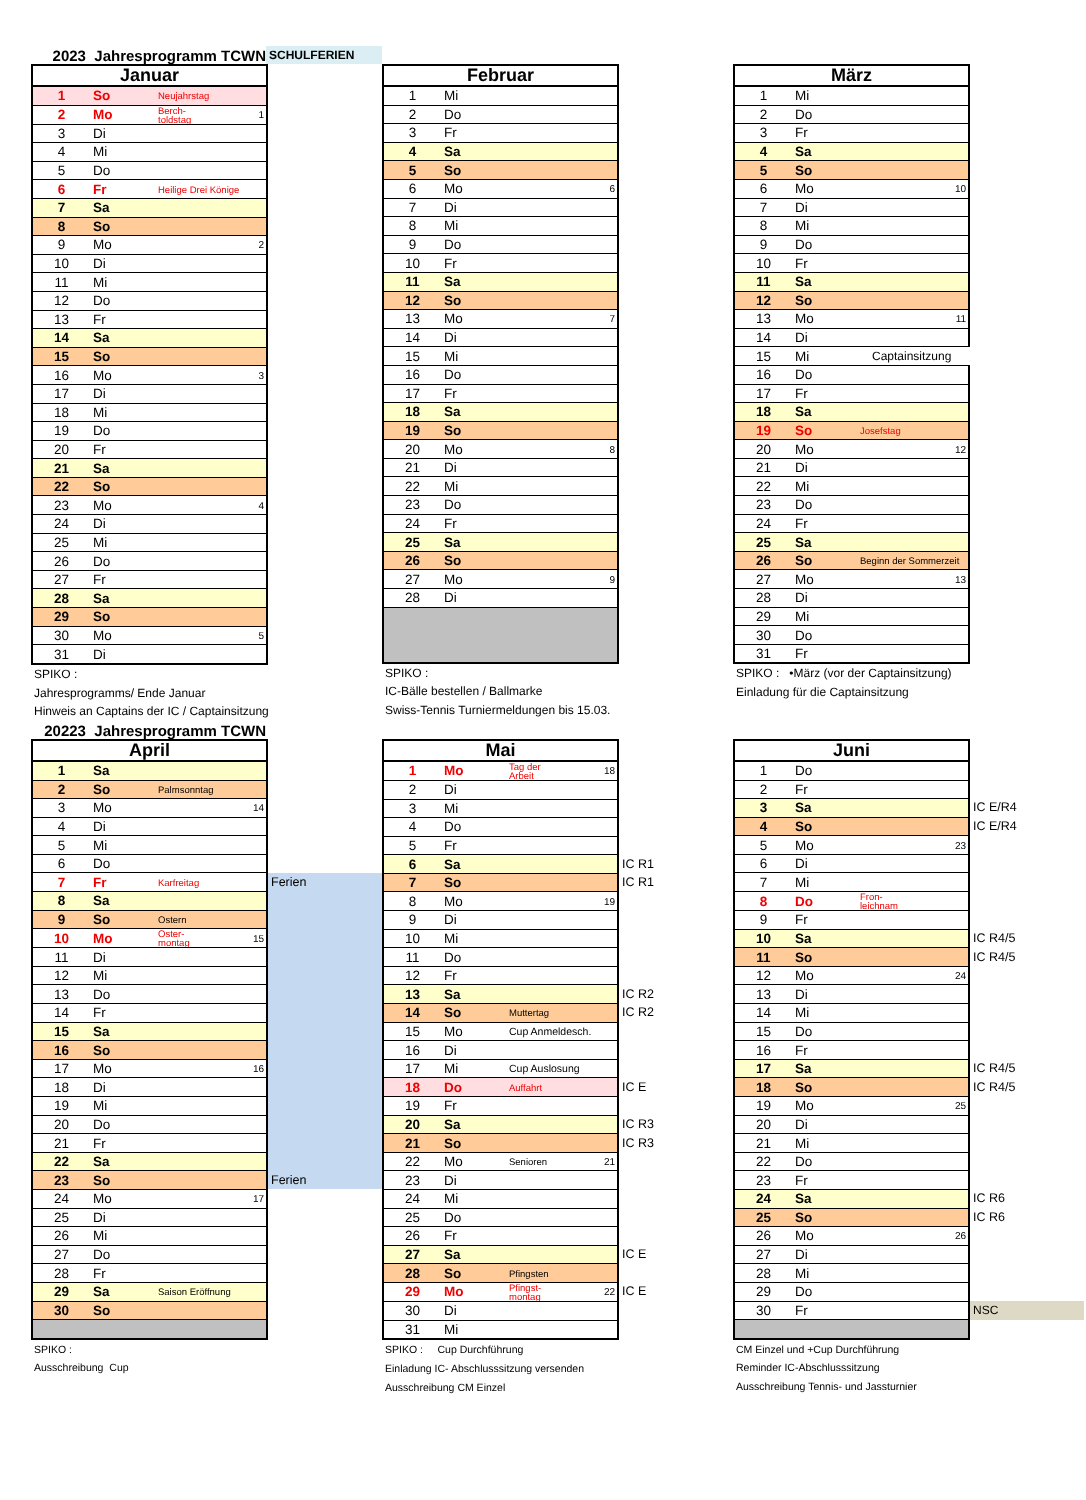2023 Jahresprogramm TCWN SCHULFERIEN
| Januar | | | | |
| 1 | So | Neujahrstag | | |
| 2 | Mo | Berch- toldstag | 1 | |
| 3 | Di | | | |
| 4 | Mi | | | |
| 5 | Do | | | |
| 6 | Fr | Heilige Drei Könige | | |
| 7 | Sa | | | |
| 8 | So | | | |
| 9 | Mo | | 2 | |
| 10 | Di | | | |
| 11 | Mi | | | |
| 12 | Do | | | |
| 13 | Fr | | | |
| 14 | Sa | | | |
| 15 | So | | | |
| 16 | Mo | | 3 | |
| 17 | Di | | | |
| 18 | Mi | | | |
| 19 | Do | | | |
| 20 | Fr | | | |
| 21 | Sa | | | |
| 22 | So | | | |
| 23 | Mo | | 4 | |
| 24 | Di | | | |
| 25 | Mi | | | |
| 26 | Do | | | |
| 27 | Fr | | | |
| 28 | Sa | | | |
| 29 | So | | | |
| 30 | Mo | | 5 | |
| 31 | Di | | | |
SPIKO :
Jahresprogramms/ Ende Januar
Hinweis an Captains der IC / Captainsitzung
| Februar | | | | |
| 1 | Mi | | | |
| 2 | Do | | | |
| 3 | Fr | | | |
| 4 | Sa | | | |
| 5 | So | | | |
| 6 | Mo | | 6 | |
| 7 | Di | | | |
| 8 | Mi | | | |
| 9 | Do | | | |
| 10 | Fr | | | |
| 11 | Sa | | | |
| 12 | So | | | |
| 13 | Mo | | 7 | |
| 14 | Di | | | |
| 15 | Mi | | | |
| 16 | Do | | | |
| 17 | Fr | | | |
| 18 | Sa | | | |
| 19 | So | | | |
| 20 | Mo | | 8 | |
| 21 | Di | | | |
| 22 | Mi | | | |
| 23 | Do | | | |
| 24 | Fr | | | |
| 25 | Sa | | | |
| 26 | So | | | |
| 27 | Mo | | 9 | |
| 28 | Di | | | |
SPIKO :
IC-Bälle bestellen / Ballmarke
Swiss-Tennis Turniermeldungen bis 15.03.
| März | | | | |
| 1 | Mi | | | |
| 2 | Do | | | |
| 3 | Fr | | | |
| 4 | Sa | | | |
| 5 | So | | | |
| 6 | Mo | | 10 | |
| 7 | Di | | | |
| 8 | Mi | | | |
| 9 | Do | | | |
| 10 | Fr | | | |
| 11 | Sa | | | |
| 12 | So | | | |
| 13 | Mo | | 11 | |
| 14 | Di | | | |
| 15 | Mi | Captainsitzung | | |
| 16 | Do | | | |
| 17 | Fr | | | |
| 18 | Sa | | | |
| 19 | So | Josefstag | | |
| 20 | Mo | | 12 | |
| 21 | Di | | | |
| 22 | Mi | | | |
| 23 | Do | | | |
| 24 | Fr | | | |
| 25 | Sa | | | |
| 26 | So | Beginn der Sommerzeit | | |
| 27 | Mo | | 13 | |
| 28 | Di | | | |
| 29 | Mi | | | |
| 30 | Do | | | |
| 31 | Fr | | | |
SPIKO : •März (vor der Captainsitzung)
Einladung für die Captainsitzung
20223 Jahresprogramm TCWN
| April | | | | |
| 1 | Sa | | | |
| 2 | So | Palmsonntag | | |
| 3 | Mo | | 14 | |
| 4 | Di | | | |
| 5 | Mi | | | |
| 6 | Do | | | |
| 7 | Fr | Karfreitag | | Ferien |
| 8 | Sa | | | |
| 9 | So | Ostern | | |
| 10 | Mo | Oster- montag | 15 | |
| 11 | Di | | | |
| 12 | Mi | | | |
| 13 | Do | | | |
| 14 | Fr | | | |
| 15 | Sa | | | |
| 16 | So | | | |
| 17 | Mo | | 16 | |
| 18 | Di | | | |
| 19 | Mi | | | |
| 20 | Do | | | |
| 21 | Fr | | | |
| 22 | Sa | | | |
| 23 | So | | | Ferien |
| 24 | Mo | | 17 | |
| 25 | Di | | | |
| 26 | Mi | | | |
| 27 | Do | | | |
| 28 | Fr | | | |
| 29 | Sa | Saison Eröffnung | | |
| 30 | So | | | |
SPIKO :
Ausschreibung Cup
| Mai | | | | |
| 1 | Mo | Tag der Arbeit | 18 | |
| 2 | Di | | | |
| 3 | Mi | | | |
| 4 | Do | | | |
| 5 | Fr | | | |
| 6 | Sa | | | IC R1 |
| 7 | So | | | IC R1 |
| 8 | Mo | | 19 | |
| 9 | Di | | | |
| 10 | Mi | | | |
| 11 | Do | | | |
| 12 | Fr | | | |
| 13 | Sa | | | IC R2 |
| 14 | So | Muttertag | | IC R2 |
| 15 | Mo | Cup Anmeldesch. | | |
| 16 | Di | | | |
| 17 | Mi | Cup Auslosung | | |
| 18 | Do | Auffahrt | | IC E |
| 19 | Fr | | | |
| 20 | Sa | | | IC R3 |
| 21 | So | | | IC R3 |
| 22 | Mo | Senioren | 21 | |
| 23 | Di | | | |
| 24 | Mi | | | |
| 25 | Do | | | |
| 26 | Fr | | | |
| 27 | Sa | | | IC E |
| 28 | So | Pfingsten | | |
| 29 | Mo | Pfingst- montag | 22 | IC E |
| 30 | Di | | | |
| 31 | Mi | | | |
SPIKO : Cup Durchführung
Einladung IC- Abschlusssitzung versenden
Ausschreibung CM Einzel
| Juni | | | | |
| 1 | Do | | | |
| 2 | Fr | | | |
| 3 | Sa | | | IC E/R4 |
| 4 | So | | | IC E/R4 |
| 5 | Mo | | 23 | |
| 6 | Di | | | |
| 7 | Mi | | | |
| 8 | Do | Fron- leichnam | | |
| 9 | Fr | | | |
| 10 | Sa | | | IC R4/5 |
| 11 | So | | | IC R4/5 |
| 12 | Mo | | 24 | |
| 13 | Di | | | |
| 14 | Mi | | | |
| 15 | Do | | | |
| 16 | Fr | | | |
| 17 | Sa | | | IC R4/5 |
| 18 | So | | | IC R4/5 |
| 19 | Mo | | 25 | |
| 20 | Di | | | |
| 21 | Mi | | | |
| 22 | Do | | | |
| 23 | Fr | | | |
| 24 | Sa | | | IC R6 |
| 25 | So | | | IC R6 |
| 26 | Mo | | 26 | |
| 27 | Di | | | |
| 28 | Mi | | | |
| 29 | Do | | | |
| 30 | Fr | | | NSC |
CM Einzel und +Cup Durchführung
Reminder IC-Abschlusssitzung
Ausschreibung Tennis- und Jassturnier